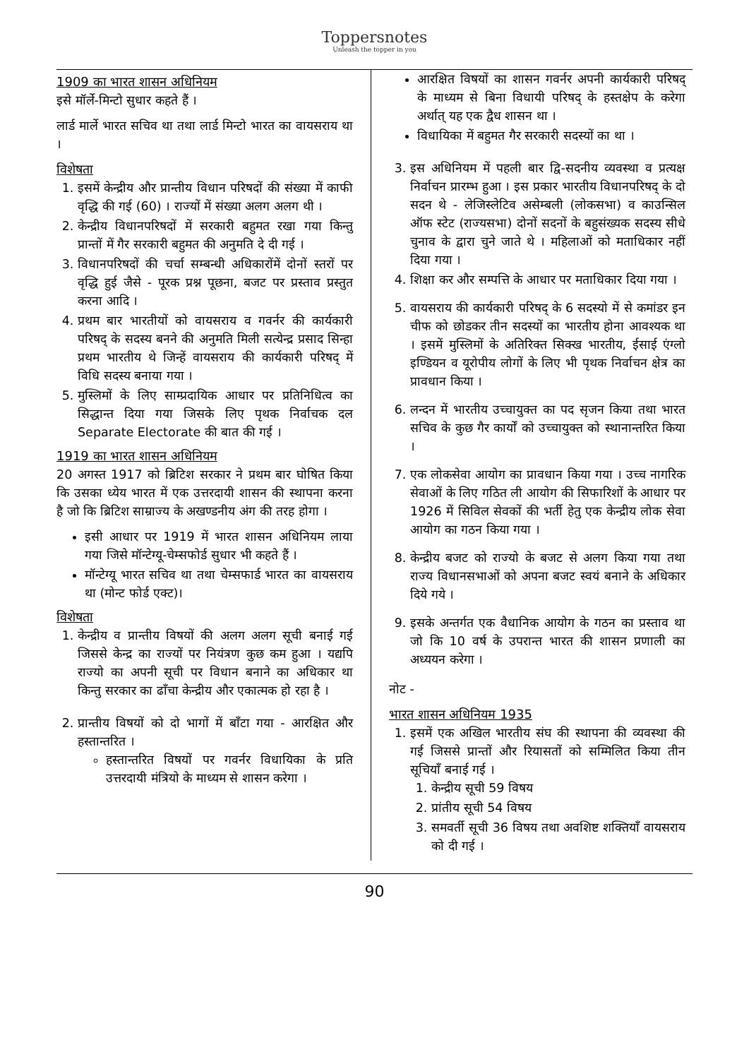Toppersnotes
Unleash the topper in you
1909 का भारत शासन अधिनियम
इसे मॉर्ले-मिन्टो सुधार कहते हैं ।
लार्ड मार्ले भारत सचिव था तथा लार्ड मिन्टो भारत का वायसराय था ।
विशेषता
1. इसमें केन्द्रीय और प्रान्तीय विधान परिषदों की संख्या में काफी वृद्धि की गई (60) । राज्यों में संख्या अलग अलग थी ।
2. केन्द्रीय विधानपरिषदों में सरकारी बहुमत रखा गया किन्तु प्रान्तों में गैर सरकारी बहुमत की अनुमति दे दी गई ।
3. विधानपरिषदों की चर्चा सम्बन्धी अधिकारोंमें दोनों स्तरों पर वृद्धि हुई जैसे - पूरक प्रश्न पूछना, बजट पर प्रस्ताव प्रस्तुत करना आदि ।
4. प्रथम बार भारतीयों को वायसराय व गवर्नर की कार्यकारी परिषद् के सदस्य बनने की अनुमति मिली सत्येन्द्र प्रसाद सिन्हा प्रथम भारतीय थे जिन्हें वायसराय की कार्यकारी परिषद् में विधि सदस्य बनाया गया ।
5. मुस्लिमों के लिए साम्प्रदायिक आधार पर प्रतिनिधित्व का सिद्धान्त दिया गया जिसके लिए पृथक निर्वाचक दल Separate Electorate की बात की गई ।
1919 का भारत शासन अधिनियम
20 अगस्त 1917 को ब्रिटिश सरकार ने प्रथम बार घोषित किया कि उसका ध्येय भारत में एक उत्तरदायी शासन की स्थापना करना है जो कि ब्रिटिश साम्राज्य के अखण्डनीय अंग की तरह होगा ।
इसी आधार पर 1919 में भारत शासन अधिनियम लाया गया जिसे मॉन्टेग्यू-चेम्सफोर्ड सुधार भी कहते हैं ।
मॉन्टेग्यू भारत सचिव था तथा चेम्सफार्ड भारत का वायसराय था (मोन्ट फोर्ड एक्ट)।
विशेषता
1. केन्द्रीय व प्रान्तीय विषयों की अलग अलग सूची बनाई गई जिससे केन्द्र का राज्यों पर नियंत्रण कुछ कम हुआ । यद्यपि राज्यो का अपनी सूची पर विधान बनाने का अधिकार था किन्तु सरकार का ढाँचा केन्द्रीय और एकात्मक हो रहा है ।
2. प्रान्तीय विषयों को दो भागों में बाँटा गया - आरक्षित और हस्तान्तरित ।
हस्तान्तरित विषयों पर गवर्नर विधायिका के प्रति उत्तरदायी मंत्रियो के माध्यम से शासन करेगा ।
आरक्षित विषयों का शासन गवर्नर अपनी कार्यकारी परिषद् के माध्यम से बिना विधायी परिषद् के हस्तक्षेप के करेगा अर्थात् यह एक द्वैध शासन था ।
विधायिका में बहुमत गैर सरकारी सदस्यों का था ।
3. इस अधिनियम में पहली बार द्वि-सदनीय व्यवस्था व प्रत्यक्ष निर्वाचन प्रारम्भ हुआ । इस प्रकार भारतीय विधानपरिषद् के दो सदन थे - लेजिस्लेटिव असेम्बली (लोकसभा) व काउन्सिल ऑफ स्टेट (राज्यसभा) दोनों सदनों के बहुसंख्यक सदस्य सीधे चुनाव के द्वारा चुने जाते थे । महिलाओं को मताधिकार नहीं दिया गया ।
4. शिक्षा कर और सम्पत्ति के आधार पर मताधिकार दिया गया ।
5. वायसराय की कार्यकारी परिषद् के 6 सदस्यो में से कमांडर इन चीफ को छोडकर तीन सदस्यों का भारतीय होना आवश्यक था । इसमें मुस्लिमों के अतिरिक्त सिक्ख भारतीय, ईसाई एंग्लो इण्डियन व यूरोपीय लोगों के लिए भी पृथक निर्वाचन क्षेत्र का प्रावधान किया ।
6. लन्दन में भारतीय उच्चायुक्त का पद सृजन किया तथा भारत सचिव के कुछ गैर कार्यों को उच्चायुक्त को स्थानान्तरित किया ।
7. एक लोकसेवा आयोग का प्रावधान किया गया । उच्च नागरिक सेवाओं के लिए गठित ली आयोग की सिफारिशों के आधार पर 1926 में सिविल सेवकों की भर्ती हेतु एक केन्द्रीय लोक सेवा आयोग का गठन किया गया ।
8. केन्द्रीय बजट को राज्यो के बजट से अलग किया गया तथा राज्य विधानसभाओं को अपना बजट स्वयं बनाने के अधिकार दिये गये ।
9. इसके अन्तर्गत एक वैधानिक आयोग के गठन का प्रस्ताव था जो कि 10 वर्ष के उपरान्त भारत की शासन प्रणाली का अध्ययन करेगा ।
नोट -
भारत शासन अधिनियम 1935
1. इसमें एक अखिल भारतीय संघ की स्थापना की व्यवस्था की गई जिससे प्रान्तों और रियासतों को सम्मिलित किया तीन सूचियाँ बनाई गई ।
1. केन्द्रीय सूची 59 विषय
2. प्रांतीय सूची 54 विषय
3. समवर्ती सूची 36 विषय तथा अवशिष्ट शक्तियाँ वायसराय को दी गई ।
90